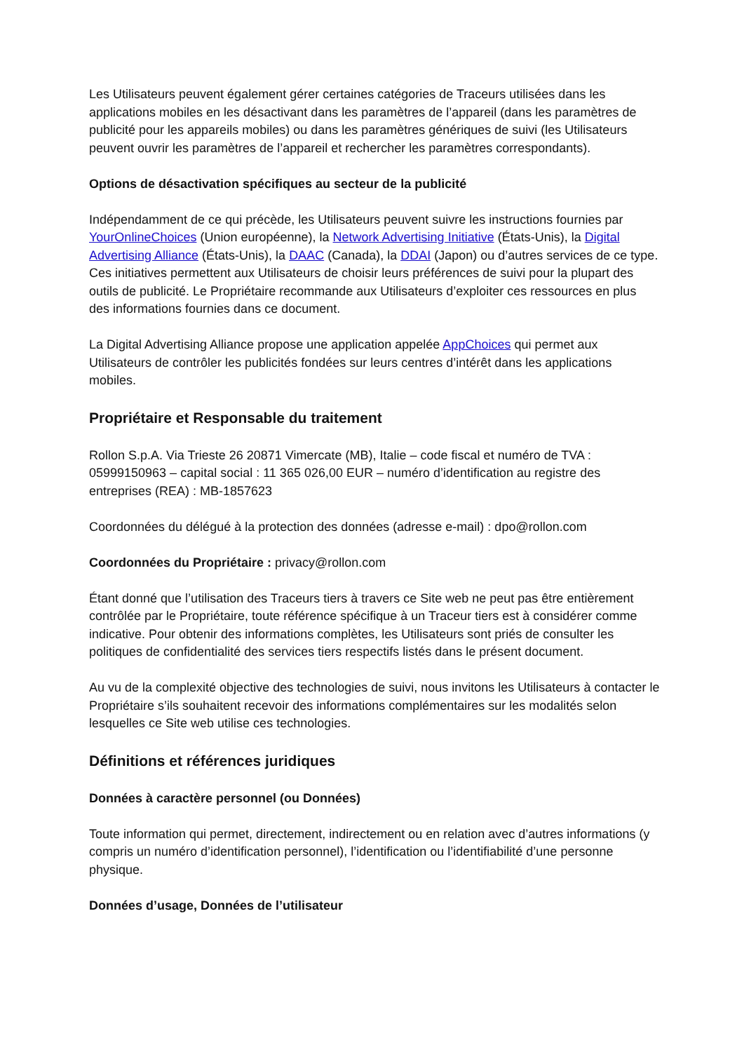Les Utilisateurs peuvent également gérer certaines catégories de Traceurs utilisées dans les applications mobiles en les désactivant dans les paramètres de l’appareil (dans les paramètres de publicité pour les appareils mobiles) ou dans les paramètres génériques de suivi (les Utilisateurs peuvent ouvrir les paramètres de l’appareil et rechercher les paramètres correspondants).
Options de désactivation spécifiques au secteur de la publicité
Indépendamment de ce qui précède, les Utilisateurs peuvent suivre les instructions fournies par YourOnlineChoices (Union européenne), la Network Advertising Initiative (États-Unis), la Digital Advertising Alliance (États-Unis), la DAAC (Canada), la DDAI (Japon) ou d’autres services de ce type. Ces initiatives permettent aux Utilisateurs de choisir leurs préférences de suivi pour la plupart des outils de publicité. Le Propriétaire recommande aux Utilisateurs d’exploiter ces ressources en plus des informations fournies dans ce document.
La Digital Advertising Alliance propose une application appelée AppChoices qui permet aux Utilisateurs de contrôler les publicités fondées sur leurs centres d’intérêt dans les applications mobiles.
Propriétaire et Responsable du traitement
Rollon S.p.A. Via Trieste 26 20871 Vimercate (MB), Italie – code fiscal et numéro de TVA : 05999150963 – capital social : 11 365 026,00 EUR – numéro d’identification au registre des entreprises (REA) : MB-1857623
Coordonnées du délégué à la protection des données (adresse e-mail) : dpo@rollon.com
Coordonnées du Propriétaire : privacy@rollon.com
Étant donné que l’utilisation des Traceurs tiers à travers ce Site web ne peut pas être entièrement contrôlée par le Propriétaire, toute référence spécifique à un Traceur tiers est à considérer comme indicative. Pour obtenir des informations complètes, les Utilisateurs sont priés de consulter les politiques de confidentialité des services tiers respectifs listés dans le présent document.
Au vu de la complexité objective des technologies de suivi, nous invitons les Utilisateurs à contacter le Propriétaire s’ils souhaitent recevoir des informations complémentaires sur les modalités selon lesquelles ce Site web utilise ces technologies.
Définitions et références juridiques
Données à caractère personnel (ou Données)
Toute information qui permet, directement, indirectement ou en relation avec d’autres informations (y compris un numéro d’identification personnel), l’identification ou l’identifiabilité d’une personne physique.
Données d’usage, Données de l’utilisateur